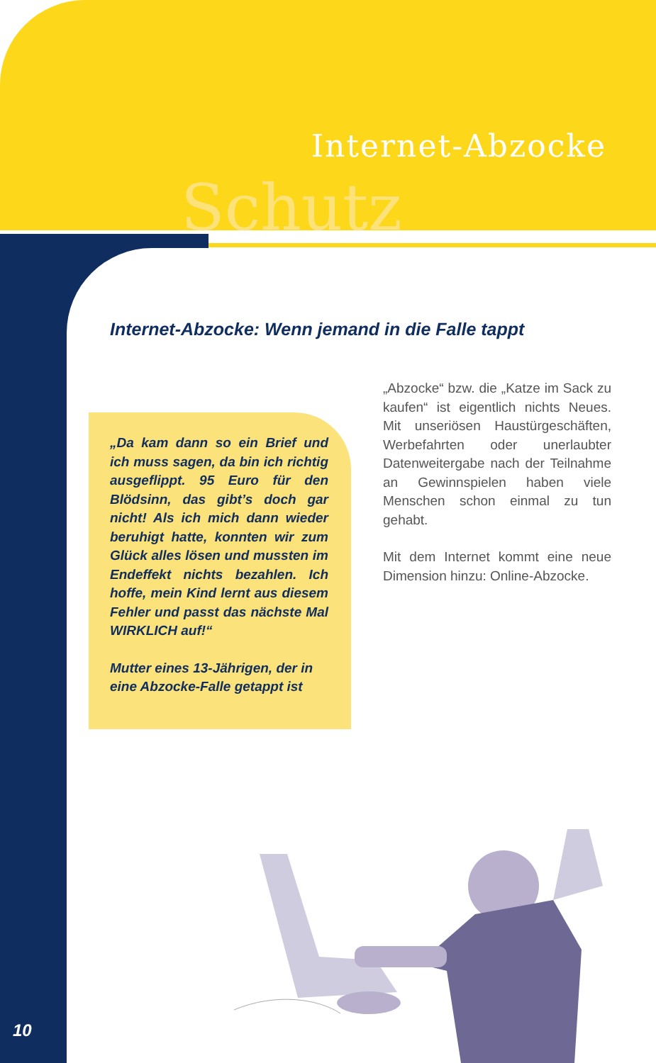Schutz
Internet-Abzocke
Internet-Abzocke: Wenn jemand in die Falle tappt
„Da kam dann so ein Brief und ich muss sagen, da bin ich richtig ausgeflippt. 95 Euro für den Blödsinn, das gibt’s doch gar nicht! Als ich mich dann wieder beruhigt hatte, konnten wir zum Glück alles lösen und mussten im Endeffekt nichts bezahlen. Ich hoffe, mein Kind lernt aus diesem Fehler und passt das nächste Mal WIRKLICH auf!“
Mutter eines 13-Jährigen, der in eine Abzocke-Falle getappt ist
„Abzocke“ bzw. die „Katze im Sack zu kaufen“ ist eigentlich nichts Neues. Mit unseriösen Haustürgeschäften, Werbefahrten oder unerlaubter Datenweitergabe nach der Teilnahme an Gewinnspielen haben viele Menschen schon einmal zu tun gehabt.
Mit dem Internet kommt eine neue Dimension hinzu: Online-Abzocke.
10